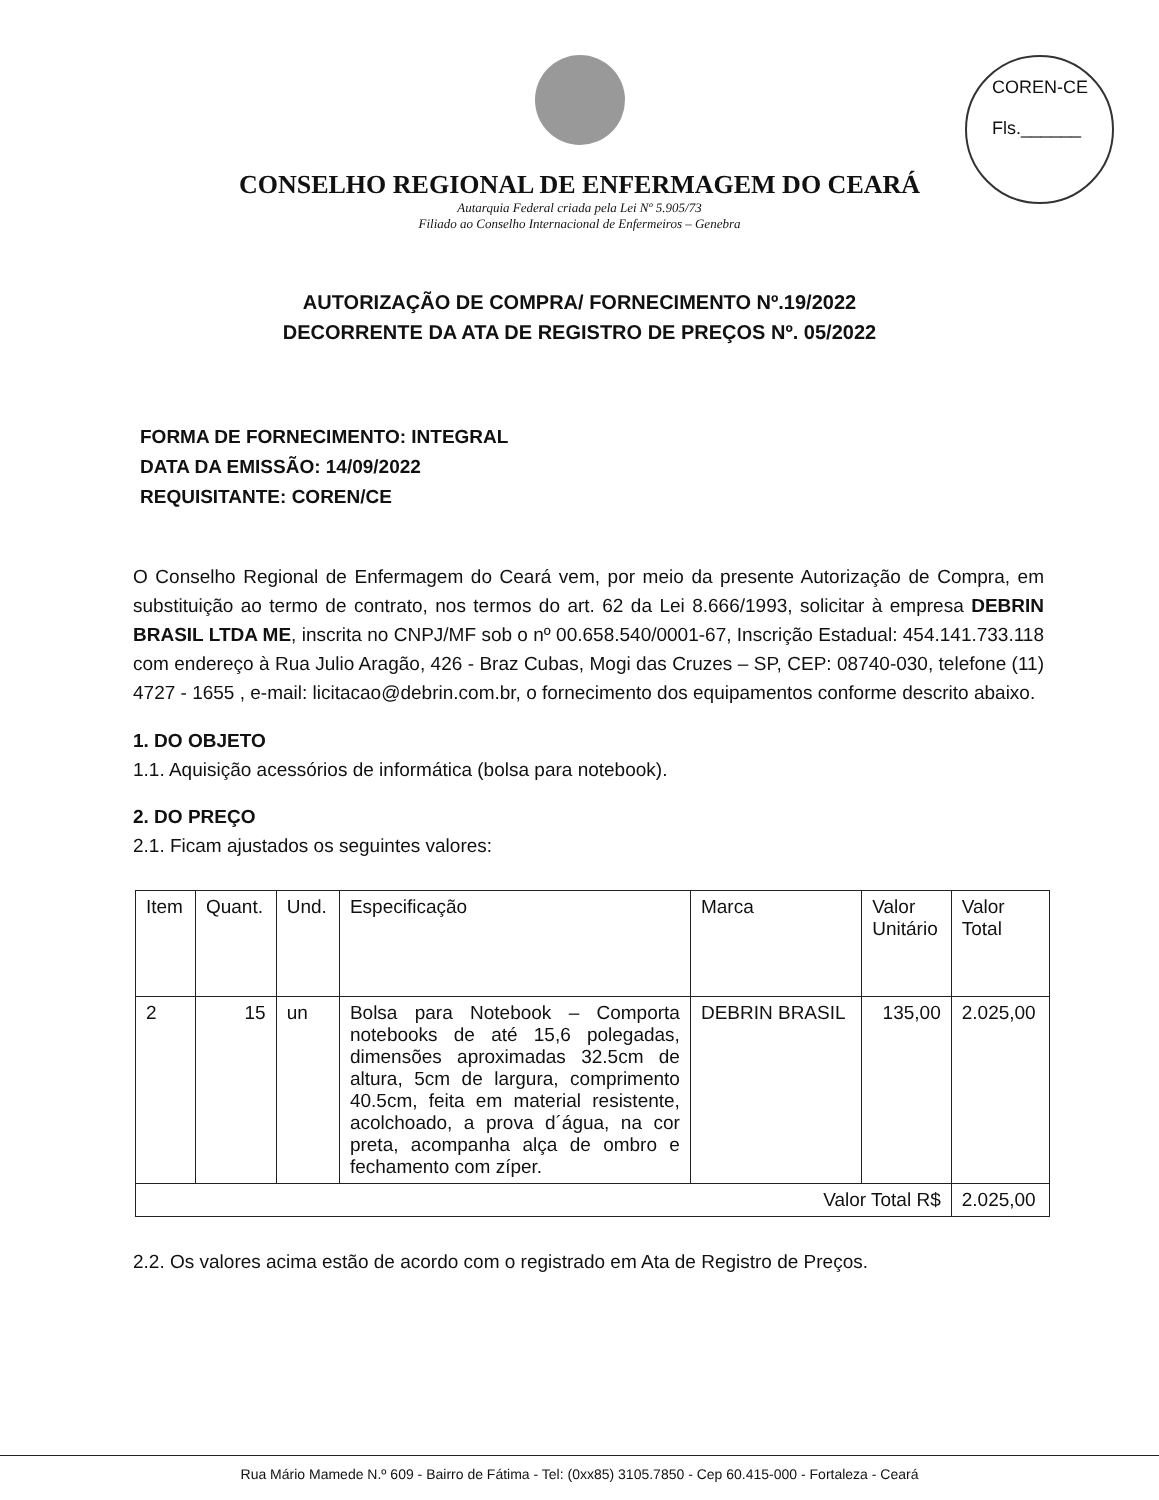COREN-CE
Fls.______
CONSELHO REGIONAL DE ENFERMAGEM DO CEARÁ
Autarquia Federal criada pela Lei Nº 5.905/73
Filiado ao Conselho Internacional de Enfermeiros – Genebra
AUTORIZAÇÃO DE COMPRA/ FORNECIMENTO Nº.19/2022
DECORRENTE DA ATA DE REGISTRO DE PREÇOS Nº. 05/2022
FORMA DE FORNECIMENTO: INTEGRAL
DATA DA EMISSÃO: 14/09/2022
REQUISITANTE: COREN/CE
O Conselho Regional de Enfermagem do Ceará vem, por meio da presente Autorização de Compra, em substituição ao termo de contrato, nos termos do art. 62 da Lei 8.666/1993, solicitar à empresa DEBRIN BRASIL LTDA ME, inscrita no CNPJ/MF sob o nº 00.658.540/0001-67, Inscrição Estadual: 454.141.733.118 com endereço à Rua Julio Aragão, 426 - Braz Cubas, Mogi das Cruzes – SP, CEP: 08740-030, telefone (11) 4727 - 1655 , e-mail: licitacao@debrin.com.br, o fornecimento dos equipamentos conforme descrito abaixo.
1. DO OBJETO
1.1. Aquisição acessórios de informática (bolsa para notebook).
2. DO PREÇO
2.1. Ficam ajustados os seguintes valores:
| Item | Quant. | Und. | Especificação | Marca | Valor Unitário | Valor Total |
| --- | --- | --- | --- | --- | --- | --- |
| 2 | 15 | un | Bolsa para Notebook – Comporta notebooks de até 15,6 polegadas, dimensões aproximadas 32.5cm de altura, 5cm de largura, comprimento 40.5cm, feita em material resistente, acolchoado, a prova d´água, na cor preta, acompanha alça de ombro e fechamento com zíper. | DEBRIN BRASIL | 135,00 | 2.025,00 |
| Valor Total R$ | | | | | | 2.025,00 |
2.2. Os valores acima estão de acordo com o registrado em Ata de Registro de Preços.
Rua Mário Mamede N.º 609 - Bairro de Fátima - Tel: (0xx85) 3105.7850 - Cep 60.415-000 - Fortaleza - Ceará